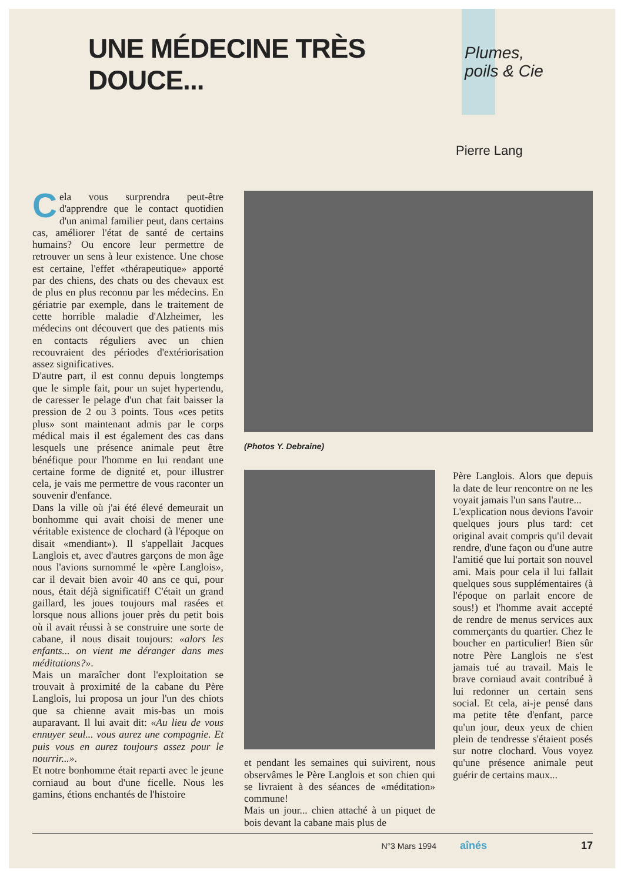UNE MÉDECINE TRÈS DOUCE...
Plumes,
poils & Cie
Pierre Lang
Cela vous surprendra peut-être d'apprendre que le contact quotidien d'un animal familier peut, dans certains cas, améliorer l'état de santé de certains humains? Ou encore leur permettre de retrouver un sens à leur existence. Une chose est certaine, l'effet «thérapeutique» apporté par des chiens, des chats ou des chevaux est de plus en plus reconnu par les médecins. En gériatrie par exemple, dans le traitement de cette horrible maladie d'Alzheimer, les médecins ont découvert que des patients mis en contacts réguliers avec un chien recouvraient des périodes d'extériorisation assez significatives.
D'autre part, il est connu depuis longtemps que le simple fait, pour un sujet hypertendu, de caresser le pelage d'un chat fait baisser la pression de 2 ou 3 points. Tous «ces petits plus» sont maintenant admis par le corps médical mais il est également des cas dans lesquels une présence animale peut être bénéfique pour l'homme en lui rendant une certaine forme de dignité et, pour illustrer cela, je vais me permettre de vous raconter un souvenir d'enfance.
Dans la ville où j'ai été élevé demeurait un bonhomme qui avait choisi de mener une véritable existence de clochard (à l'époque on disait «mendiant»). Il s'appellait Jacques Langlois et, avec d'autres garçons de mon âge nous l'avions surnommé le «père Langlois», car il devait bien avoir 40 ans ce qui, pour nous, était déjà significatif! C'était un grand gaillard, les joues toujours mal rasées et lorsque nous allions jouer près du petit bois où il avait réussi à se construire une sorte de cabane, il nous disait toujours: «alors les enfants... on vient me déranger dans mes méditations?».
Mais un maraîcher dont l'exploitation se trouvait à proximité de la cabane du Père Langlois, lui proposa un jour l'un des chiots que sa chienne avait mis-bas un mois auparavant. Il lui avait dit: «Au lieu de vous ennuyer seul... vous aurez une compagnie. Et puis vous en aurez toujours assez pour le nourrir...».
Et notre bonhomme était reparti avec le jeune corniaud au bout d'une ficelle. Nous les gamins, étions enchantés de l'histoire
(Photos Y. Debraine)
et pendant les semaines qui suivirent, nous observâmes le Père Langlois et son chien qui se livraient à des séances de «méditation» commune!
Mais un jour... chien attaché à un piquet de bois devant la cabane mais plus de
Père Langlois. Alors que depuis la date de leur rencontre on ne les voyait jamais l'un sans l'autre...
L'explication nous devions l'avoir quelques jours plus tard: cet original avait compris qu'il devait rendre, d'une façon ou d'une autre l'amitié que lui portait son nouvel ami. Mais pour cela il lui fallait quelques sous supplémentaires (à l'époque on parlait encore de sous!) et l'homme avait accepté de rendre de menus services aux commerçants du quartier. Chez le boucher en particulier! Bien sûr notre Père Langlois ne s'est jamais tué au travail. Mais le brave corniaud avait contribué à lui redonner un certain sens social. Et cela, ai-je pensé dans ma petite tête d'enfant, parce qu'un jour, deux yeux de chien plein de tendresse s'étaient posés sur notre clochard. Vous voyez qu'une présence animale peut guérir de certains maux...
N°3 Mars 1994 aînés 17